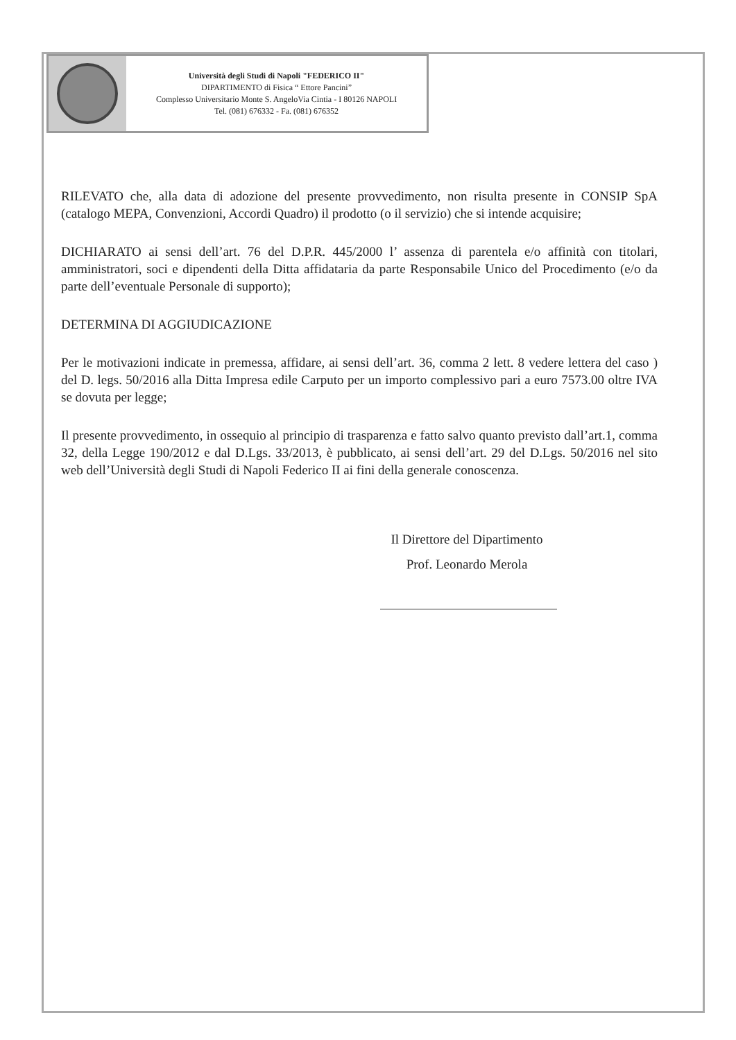Università degli Studi di Napoli "FEDERICO II"
DIPARTIMENTO di Fisica “ Ettore Pancini”
Complesso Universitario Monte S. AngeloVia Cintia - I 80126 NAPOLI
Tel. (081) 676332 - Fa. (081) 676352
RILEVATO che, alla data di adozione del presente provvedimento, non risulta presente in CONSIP SpA (catalogo MEPA, Convenzioni, Accordi Quadro) il prodotto (o il servizio) che si intende acquisire;
DICHIARATO ai sensi dell’art. 76 del D.P.R. 445/2000 l’ assenza di parentela e/o affinità con titolari, amministratori, soci e dipendenti della Ditta affidataria da parte Responsabile Unico del Procedimento (e/o da parte dell’eventuale Personale di supporto);
DETERMINA DI AGGIUDICAZIONE
Per le motivazioni indicate in premessa, affidare, ai sensi dell’art. 36, comma 2 lett. 8 vedere lettera del caso ) del D. legs. 50/2016 alla Ditta Impresa edile Carputo per un importo complessivo pari a euro 7573.00 oltre IVA se dovuta per legge;
Il presente provvedimento, in ossequio al principio di trasparenza e fatto salvo quanto previsto dall’art.1, comma 32, della Legge 190/2012 e dal D.Lgs. 33/2013, è pubblicato, ai sensi dell’art. 29 del D.Lgs. 50/2016 nel sito web dell’Università degli Studi di Napoli Federico II ai fini della generale conoscenza.
Il Direttore del Dipartimento
Prof. Leonardo Merola